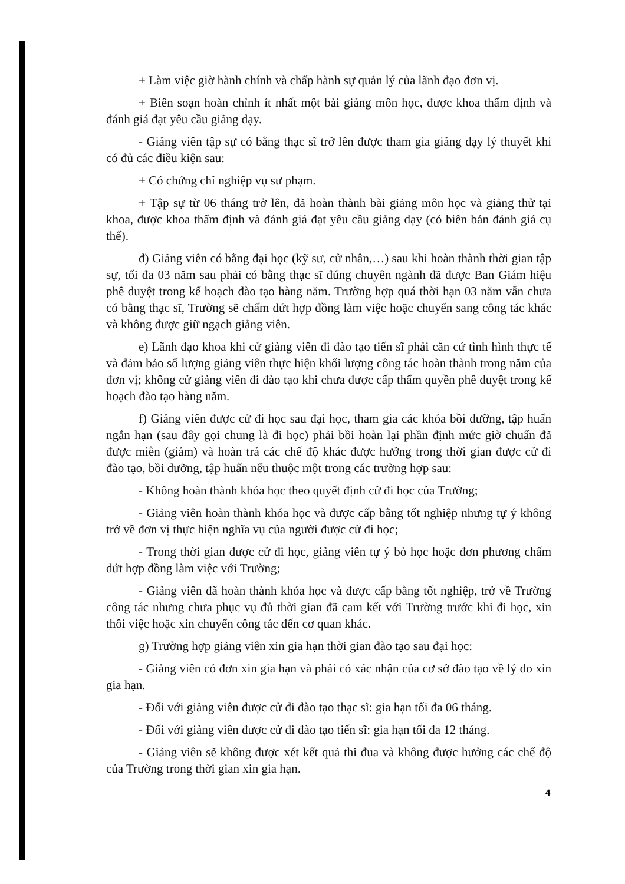+ Làm việc giờ hành chính và chấp hành sự quản lý của lãnh đạo đơn vị.
+ Biên soạn hoàn chỉnh ít nhất một bài giảng môn học, được khoa thẩm định và đánh giá đạt yêu cầu giảng dạy.
- Giảng viên tập sự có bằng thạc sĩ trở lên được tham gia giảng dạy lý thuyết khi có đủ các điều kiện sau:
+ Có chứng chỉ nghiệp vụ sư phạm.
+ Tập sự từ 06 tháng trở lên, đã hoàn thành bài giảng môn học và giảng thử tại khoa, được khoa thẩm định và đánh giá đạt yêu cầu giảng dạy (có biên bản đánh giá cụ thể).
đ) Giảng viên có bằng đại học (kỹ sư, cử nhân,…) sau khi hoàn thành thời gian tập sự, tối đa 03 năm sau phải có bằng thạc sĩ đúng chuyên ngành đã được Ban Giám hiệu phê duyệt trong kế hoạch đào tạo hàng năm. Trường hợp quá thời hạn 03 năm vẫn chưa có bằng thạc sĩ, Trường sẽ chấm dứt hợp đồng làm việc hoặc chuyển sang công tác khác và không được giữ ngạch giảng viên.
e) Lãnh đạo khoa khi cử giảng viên đi đào tạo tiến sĩ phải căn cứ tình hình thực tế và đảm bảo số lượng giảng viên thực hiện khối lượng công tác hoàn thành trong năm của đơn vị; không cử giảng viên đi đào tạo khi chưa được cấp thẩm quyền phê duyệt trong kế hoạch đào tạo hàng năm.
f) Giảng viên được cử đi học sau đại học, tham gia các khóa bồi dưỡng, tập huấn ngắn hạn (sau đây gọi chung là đi học) phải bồi hoàn lại phần định mức giờ chuẩn đã được miễn (giảm) và hoàn trả các chế độ khác được hưởng trong thời gian được cử đi đào tạo, bồi dưỡng, tập huấn nếu thuộc một trong các trường hợp sau:
- Không hoàn thành khóa học theo quyết định cử đi học của Trường;
- Giảng viên hoàn thành khóa học và được cấp bằng tốt nghiệp nhưng tự ý không trở về đơn vị thực hiện nghĩa vụ của người được cử đi học;
- Trong thời gian được cử đi học, giảng viên tự ý bỏ học hoặc đơn phương chấm dứt hợp đồng làm việc với Trường;
- Giảng viên đã hoàn thành khóa học và được cấp bằng tốt nghiệp, trở về Trường công tác nhưng chưa phục vụ đủ thời gian đã cam kết với Trường trước khi đi học, xin thôi việc hoặc xin chuyển công tác đến cơ quan khác.
g) Trường hợp giảng viên xin gia hạn thời gian đào tạo sau đại học:
- Giảng viên có đơn xin gia hạn và phải có xác nhận của cơ sở đào tạo về lý do xin gia hạn.
- Đối với giảng viên được cử đi đào tạo thạc sĩ: gia hạn tối đa 06 tháng.
- Đối với giảng viên được cử đi đào tạo tiến sĩ: gia hạn tối đa 12 tháng.
- Giảng viên sẽ không được xét kết quả thi đua và không được hưởng các chế độ của Trường trong thời gian xin gia hạn.
4